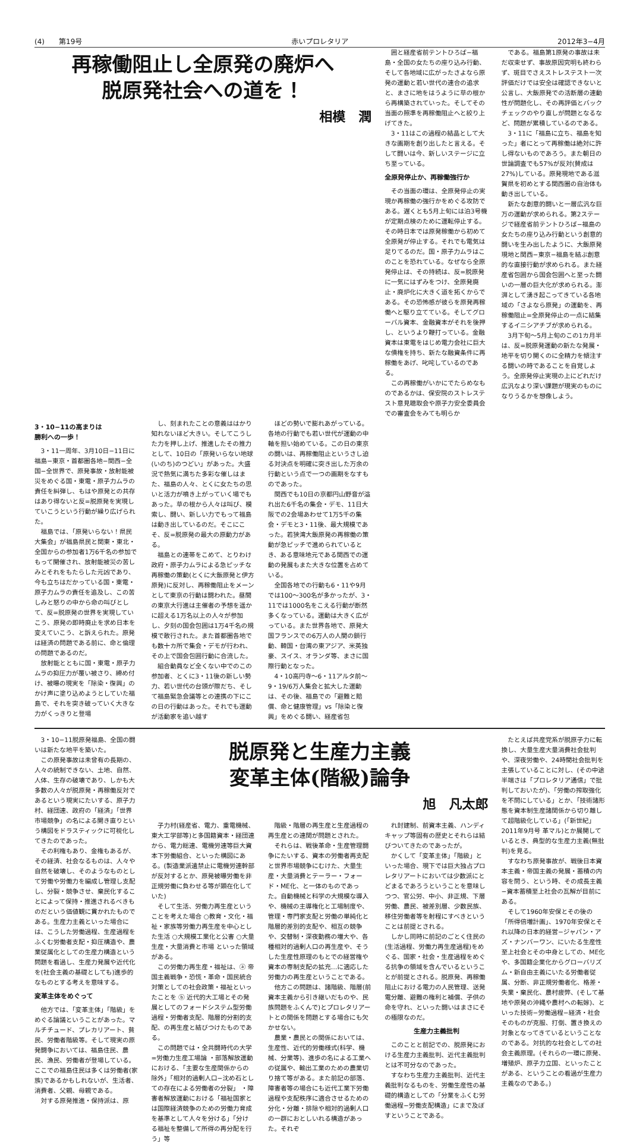(4)　　第19号 赤いプロレタリア 2012年3−4月
再稼働阻止し全原発の廃炉へ
脱原発社会への道を！
相模　潤
囲と経産省前テントひろば−福島・全国の女たちの座り込み行動、そして各地域に広がったさよなら原発の運動と若い世代の連合の追求と、まさに地をはうように草の根から再構築されていった。そしてその当面の照準を再稼働阻止へと絞り上げてきた。
3・11はこの過程の結晶として大きな画期を創り出したと言える。そして闘いは今、新しいステージに立ち至っている。
全原発停止か、再稼働強行か
その当面の環は、全原発停止の実現か再稼働の強行かをめぐる攻防である。遅くとも5月上旬には泊3号機が定期点検のために運転停止する。その時日本では原発稼働から初めて全原発が停止する。それでも電気は足りてるのだ。国・原子力ムラはこのことを恐れている。なぜなら全原発停止は、その持続は、反=脱原発に一気にはずみをつけ、全原発廃止・廃炉化に大きく道を拓くからである。その恐怖感が彼らを原発再稼働へと駆り立てている。そしてグローバル資本、金融資本がそれを後押し、というより鞭打っている。金融資本は東電をはじめ電力会社に巨大な債権を持ち、新たな融資条件に再稼働をあげ、叱咤しているのである。
この再稼働がいかにでたらめなものであるかは、保安院のストレステスト意見聴取会や原子力安全委員会での審査会をみても明らか
である。福島第1原発の事故は未だ収束せず、事故原因究明も終わらず、斑目でさえストレステスト一次評価だけでは安全は確認できないと公言し、大飯原発での活断層の連動性が問題化し、その再評価とバックチェックのやり直しが問題となるなど、問題が累積しているのである。
3・11に「福島に立ち、福島を知った」者にとって再稼働は絶対に許し得ないものであろう。また朝日の世論調査でも57%が反対(賛成は27%)している。原発現地である滋賀県を初めとする関西圏の自治体も動き出している。
新たな創意的闘いと一層広汎な巨万の運動が求められる。第2ステージで経産省前テントひろば−福島の女たちの座り込み行動という創意的闘いを生み出したように、大飯原発現地と関西−東京−福島を結ぶ創意的な直接行動が求められる。また経産省包囲から国会包囲へと至った闘いの一層の巨大化が求められる。澎湃として湧き起こってきている各地域の「さよなら原発」の運動を、再稼働阻止=全原発停止の一点に結集するイニシアチブが求められる。
3月下旬〜5月上旬のこの1カ月半は、反=脱原発運動の新たな発展・地平を切り開くのに全精力を傾注する闘いの時であることを自覚しよう。全原発停止実現の上にどれだけ広汎なより深い課題が現実のものになりうるかを想像しよう。
3・10−11の高まりは
勝利への一歩！
3・11一周年、3月10日−11日に福島−東京・首都圏各地−関西−全国−全世界で、原発事故・放射能被災をめぐる国・東電・原子力ムラの責任を糾弾し、もはや原発との共存はあり得ないと反=脱原発を実現していこうという行動が繰り広げられた。
福島では、「原発いらない！県民大集会」が福島県民と関東・東北・全国からの参加者1万6千名の参加でもって開催され、放射能被災の苦しみとそれをもたらした元凶であり、今も立ちはだかっている国・東電・原子力ムラの責任を追及し、この苦しみと怒りの中から命の叫びとして、反=脱原発の世界を実現していこう、原発の即時廃止を求め日本を変えていこう、と訴えられた。原発は経済の問題である前に、命と倫理の問題であるのだ。
放射能とともに国・東電・原子力ムラの抑圧力が覆い被さり、締め付け、被曝の現実を「除染・復興」のかけ声に塗り込めようとしていた福島で、それを突き破っていく大きな力がくっきりと登場
し、刻まれたことの意義ははかり知れないほど大きい。そしてこうした力を押し上げ、推進したその推力として、10日の「原発いらない地球(いのち)のつどい」があった。大盛況で熱気に満ちた多彩な催しはまた、福島の人々、とくに女たちの思いと活力が噴き上がっていく場でもあった。草の根から人々は叫び、模索し、闘い、新しい力でもって福島は動き出しているのだ。そこにこそ、反=脱原発の最大の原動力がある。
福島との連帯をこめて、とりわけ政府・原子力ムラによる急ピッチな再稼働の策動(とくに大飯原発と伊方原発)に反対し、再稼働阻止をメーンとして東京の行動は闘われた。昼間の東京大行進は主催者の予想を遥かに超える1万名以上の人々が参加し、夕刻の国会包囲は1万4千名の規模で敢行された。また首都圏各地でも数十カ所で集会・デモが行われ、その上で国会包囲行動に合流した。
組合動員など全くない中でのこの参加者、とくに3・11後の新しい勢力、若い世代の台頭が際だち、そして福島緊急会議等との連携の下にこの日の行動はあった。それでも運動が活動家を追い越す
ほどの勢いで膨れあがっている。各地の行動でも若い世代が運動の中軸を担い始めている。この日の東京の闘いは、再稼働阻止というさし迫る対決点を明確に突き出した万余の行動という点で一つの画期をなすものであった。
関西でも10日の京都円山野音が溢れ出た6千名の集会・デモ、11日大阪での2会場あわせて1万5千の集会・デモと3・11後、最大規模であった。若狭湾大飯原発の再稼働の策動が急ピッチで進められているとき、ある意味地元である関西での運動の発展もまた大きな位置を占めている。
全国各地での行動も6・11や9月では100〜300名が多かったが、3・11では1000名をこえる行動が断然多くなっている。運動は大きく広がっている。また世界各地で、原発大国フランスでの6万人の人間の鎖行動、韓国・台湾の東アジア、米英独豪、スイス、オランダ等、まさに国際行動となった。
4・10高円寺〜6・11アルタ前〜9・19/6万人集会と拡大した運動は、その後、福島での「避難と賠償、命と健康管理」vs「除染と復興」をめぐる闘い、経産省包
脱原発と生産力主義
変革主体(階級)論争
旭　凡太郎
3・10−11脱原発福島、全国の闘いは新たな地平を築いた。
この原発事故は未曾有の長期の、人々の統制できない、土地、自然、人体、生存の破壊であり、しかも大多数の人々が脱原発・再稼働反対であるという現実にたいする、原子力村、経団連、政府の「経済」「世界市場競争」の名による開き直りという構図をドラスティックに可視化してきたのであった。
その利権もあり、金権もあるが、その経済、社会なるものは、人々や自然を破壊し、そのようなものとして労働や労働力を編成し管理し支配し、分裂・競争させ、棄民化することによって保持・推進されるべきものだという価値観に貫かれたものである。生産力主義といった場合には、こうした労働過程、生産過程をふくむ労働者支配・抑圧構造や、農業従属化としての生産力構造という問題を看過し、生産力発展や近代化を(社会主義の基礎としても)進歩的なものとする考えを意味する。
変革主体をめぐって
他方では、「変革主体」「階級」をめぐる論議ということがあった。マルチチュード、プレカリアート、貧民、労働者階級等。そして現実の原発闘争においては、福島住民、農民、漁民、労働者が登場している。ここでの福島住民は多くは労働者(家族)であるかもしれないが、生活者、消費者、父親、母親である。
対する原発推進・保持派は、原
たとえば共産党系が脱原子力に転換し、大量生産大量消費社会批判や、深夜労働や、24時間社会批判を主張していることに対し、(その中途半端さは「プロレタリア通信」で批判しておいたが)、「労働の搾取強化を不問にしている」とか、「技術諸形態を資本制生産諸関係から切り離して超階級化している」(「新世紀」2011年9月号 革マル)とか展開しているとき、典型的な生産力主義(無批判)を見る。
すなわち原発事故が、戦後日本資本主義・帝国主義の発展・蓄積の内容を問う、という時、その成長主義−資本蓄積至上社会の瓦解が目前にある。
そして1960年安保とその後の「所得倍増計画」、1970年安保とそれ以降の日本的経営−ジャパン・アズ・ナンバーワン、にいたる生産性至上社会とその中身としての、ME化や、多国籍企業化からグローバリズム・新自由主義にいたる労働者従属、分断、非正規労働者化、格差・失業・棄民化、農村疲弊、(そして基地や原発の沖縄や農村への転嫁)、といった技術−労働過程−経済・社会そのものが克服、打倒、置き換えの対象となってきているということなのである。対抗的な社会としての社会主義原理。(それらの一環に原発、増殖炉、原子力立国、といったことがある、ということの看過が生産力主義なのである。)
子力村(経産省、電力、重電機械、東大工学部等)と多国籍資本・経団連から、電力総連、電機労連等巨大資本下労働組合、といった構図にある。(製造業派遣禁止に電機労連幹部が反対するとか、原発被曝労働を非正規労働に負わせる等が顕在化していた)
そして生活、労働力再生産ということを考えた場合 ○教育・文化・福祉・家族等労働力再生産を中心とした生活 ○大規模工業化と公害 ○大量生産・大量消費と市場 といった領域がある。
この労働力再生産・福祉は、ⓐ 帝国主義戦争・恐慌・革命・国民統合対策としての社会政策・福祉といったことを ⓑ 近代的大工場とその発展としてのフォードシステム型労働過程・労働者支配、階層的分割的支配、の再生産と結びつけたものである。
この問題では・全共闘時代の大学=労働力生産工場論 ・部落解放運動における、「主要な生産関係からの除外」「相対的過剰人口−沈め石としての存在による労働者の分裂」 ・障害者解放運動における「福祉国家とは国際経済競争のための労働力育成を基準として人々を分ける」「分ける福祉を整備して所得の再分配を行う」等
階級・階層の再生産と生産過程の再生産との連関が問題とされた。
それらは、戦後革命・生産管理闘争にたいする、資本の労働者再支配と世界市場競争にむけた、大量生産・大量消費とテーラー・フォード・ME化、と一体のものであった。自動機械と科学の大規模な導入や、機械の主導権化と工場制度や、管理・専門家支配と労働の単純化と階層的差別的支配や、相互の競争や、交替制・深夜勤務の増大や、各種相対的過剰人口の再生産や、そうした生産性原理のもとでの経営権や資本の専制支配の拡充…に適応した労働力の再生産ということである。
他方この問題は、諸階級、階層(前資本主義から引き継いだものや、民族問題をふくんで)とプロレタリアートとの関係を問題とする場合にも欠かせない。
農業・農民との関係においては、生産性、近代的労働様式(科学、機械、分業等)、進歩の名による工業への従属や、輸出工業のための農業切り捨て等がある。また前記の部落、障害者等の場合にも近代工業下労働過程や支配秩序に適合させるための分化・分離・排除や相対的過剰人口の一群におとしいれる構造があった。それぞ
れ封建制、前資本主義、ハンディキャップ等固有の歴史とそれらは結びついてきたのであったが。
かくして「変革主体」「階級」といった場合、現下では巨大独占プロレタリアートにおいては少数派にとどまるであろうということを意味しつつ、官公労、中小、非正規、下層労働、農民、被差別層、少数民族、移住労働者等を射程にすべきということは前提とされる。
しかし同時に前記のごとく住民の(生活過程、労働力再生産過程)をめぐる、国家・社会・生産過程をめぐる抗争の領域を含んでいるということが前提とされる。脱原発、再稼働阻止における電力の人民管理、送発電分離、避難の権利と補償、子供の命を守れ、といった闘いはまさにその極限なのだ。
生産力主義批判
このことと前記での、脱原発における生産力主義批判、近代主義批判とは不可分なのであった。
すなわち生産力主義批判、近代主義批判なるものを、労働生産性の基礎的構造としての「分業をふくむ労働過程−労働支配構造」にまで及ぼすということである。